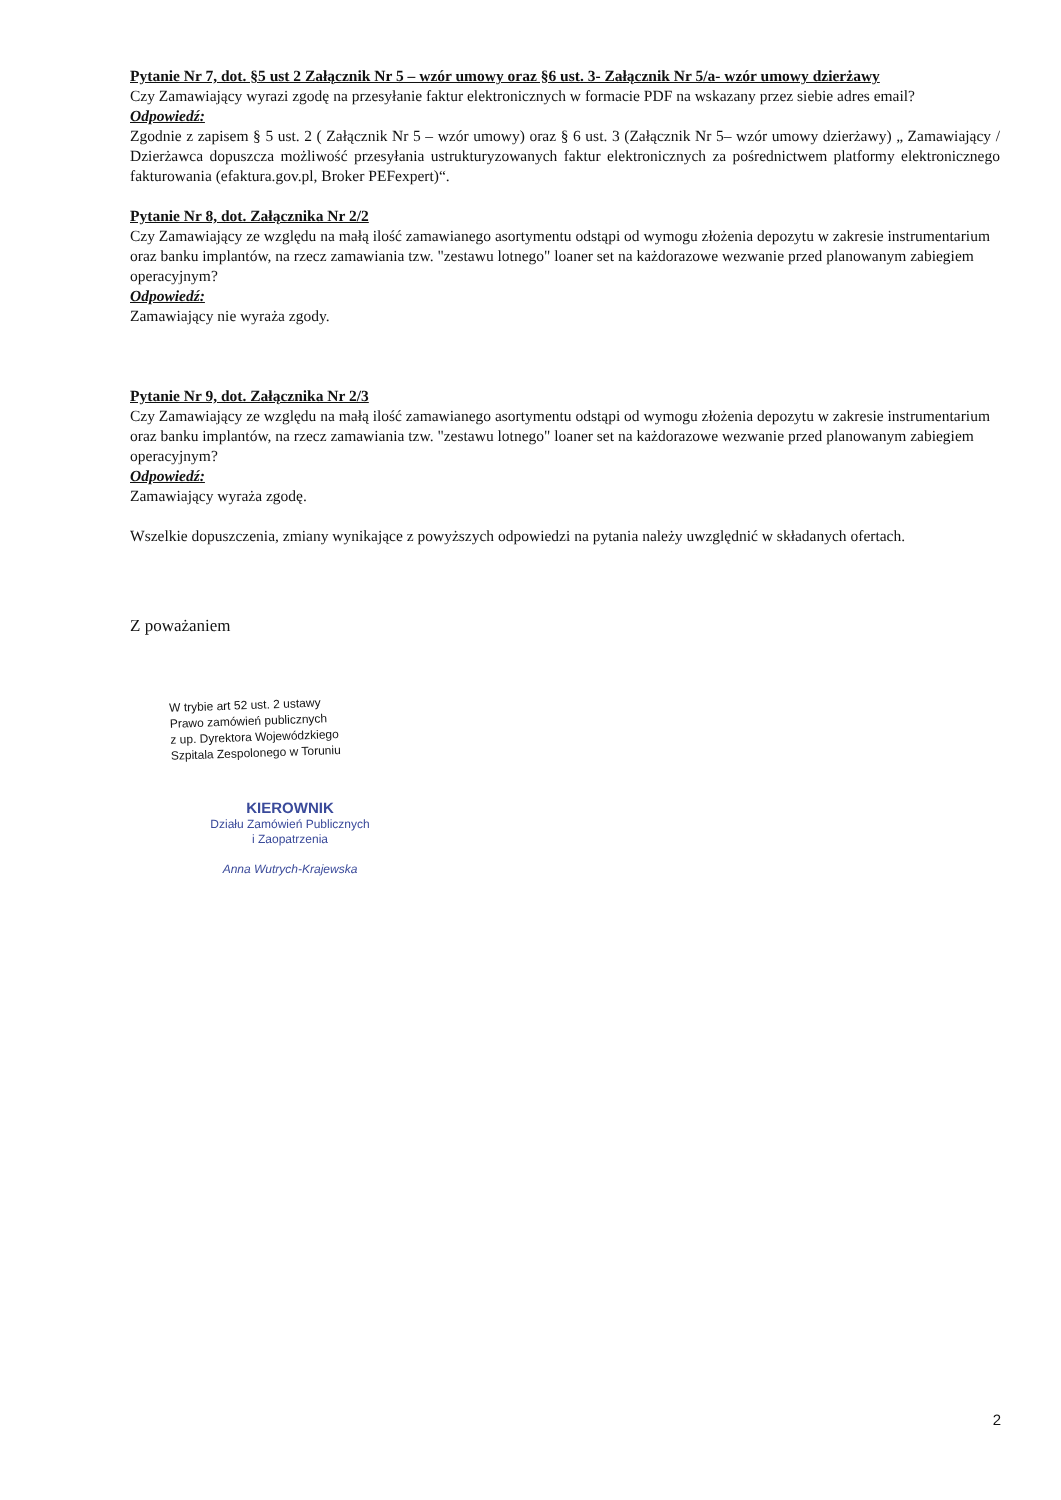Pytanie Nr 7, dot. §5 ust 2 Załącznik Nr 5 – wzór umowy oraz §6 ust. 3- Załącznik Nr 5/a- wzór umowy dzierżawy
Czy Zamawiający wyrazi zgodę na przesyłanie faktur elektronicznych w formacie PDF na wskazany przez siebie adres email?
Odpowiedź:
Zgodnie z zapisem § 5 ust. 2 ( Załącznik Nr 5 – wzór umowy) oraz § 6 ust. 3 (Załącznik Nr 5– wzór umowy dzierżawy) „ Zamawiający / Dzierżawca dopuszcza możliwość przesyłania ustrukturyzowanych faktur elektronicznych za pośrednictwem platformy elektronicznego fakturowania (efaktura.gov.pl, Broker PEFexpert)“.
Pytanie Nr 8, dot. Załącznika Nr 2/2
Czy Zamawiający ze względu na małą ilość zamawianego asortymentu odstąpi od wymogu złożenia depozytu w zakresie instrumentarium oraz banku implantów, na rzecz zamawiania tzw. "zestawu lotnego" loaner set na każdorazowe wezwanie przed planowanym zabiegiem operacyjnym?
Odpowiedź:
Zamawiający nie wyraża zgody.
Pytanie Nr 9, dot. Załącznika Nr 2/3
Czy Zamawiający ze względu na małą ilość zamawianego asortymentu odstąpi od wymogu złożenia depozytu w zakresie instrumentarium oraz banku implantów, na rzecz zamawiania tzw. "zestawu lotnego" loaner set na każdorazowe wezwanie przed planowanym zabiegiem operacyjnym?
Odpowiedź:
Zamawiający wyraża zgodę.
Wszelkie dopuszczenia, zmiany wynikające z powyższych odpowiedzi na pytania należy uwzględnić w składanych ofertach.
Z poważaniem
W trybie art 52 ust. 2 ustawy
Prawo zamówień publicznych
z up. Dyrektora Wojewódzkiego
Szpitala Zespolonego w Toruniu
KIEROWNIK
Działu Zamówień Publicznych
i Zaopatrzenia
Anna Wutrych-Krajewska
2